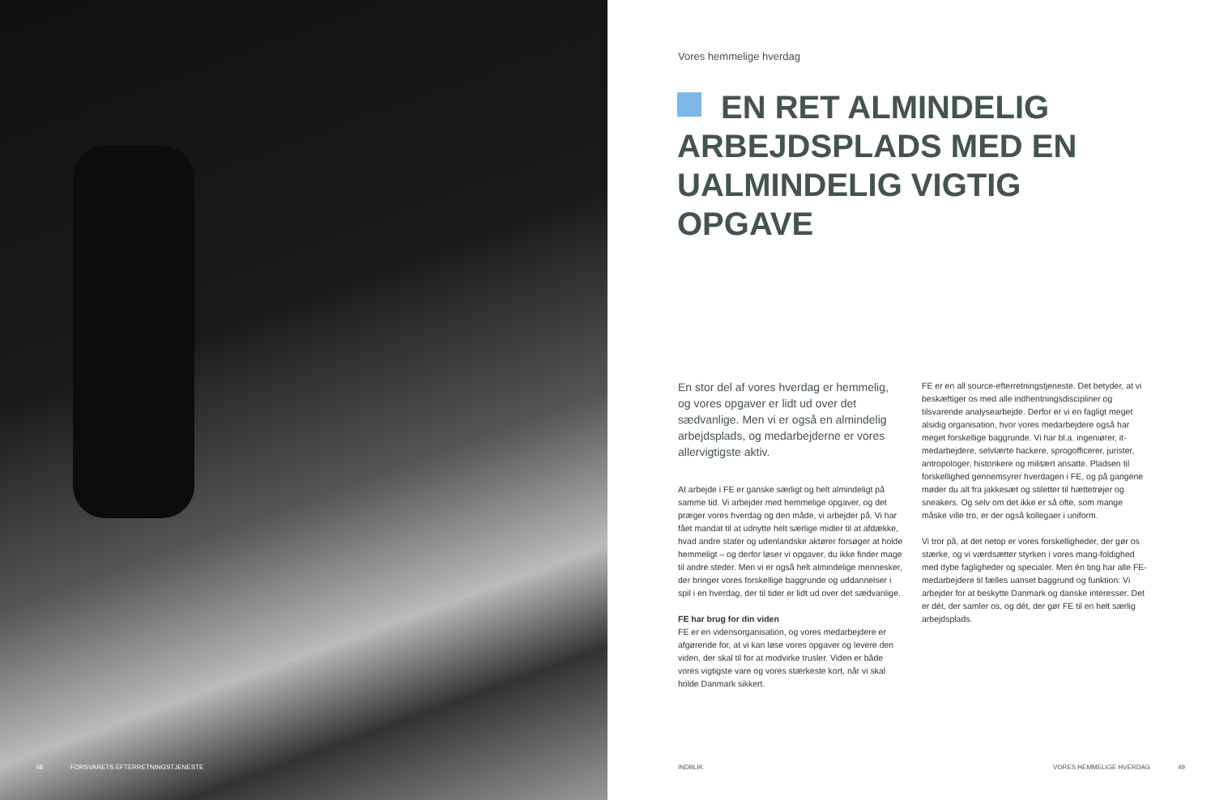48 FORSVARETS EFTERRETNINGSTJENESTE
Vores hemmelige hverdag
EN RET ALMINDELIG ARBEJDSPLADS MED EN UALMINDELIG VIGTIG OPGAVE
En stor del af vores hverdag er hemmelig, og vores opgaver er lidt ud over det sædvanlige. Men vi er også en almindelig arbejdsplads, og medarbejderne er vores allervigtigste aktiv.
At arbejde i FE er ganske særligt og helt almindeligt på samme tid. Vi arbejder med hemmelige opgaver, og det præger vores hverdag og den måde, vi arbejder på. Vi har fået mandat til at udnytte helt særlige midler til at afdække, hvad andre stater og udenlandske aktører forsøger at holde hemmeligt – og derfor løser vi opgaver, du ikke finder mage til andre steder. Men vi er også helt almindelige mennesker, der bringer vores forskellige baggrunde og uddannelser i spil i en hverdag, der til tider er lidt ud over det sædvanlige.
FE har brug for din viden
FE er en vidensorganisation, og vores medarbejdere er afgørende for, at vi kan løse vores opgaver og levere den viden, der skal til for at modvirke trusler. Viden er både vores vigtigste vare og vores stærkeste kort, når vi skal holde Danmark sikkert.
FE er en all source-efterretningstjeneste. Det betyder, at vi beskæftiger os med alle indhentningsdiscipliner og tilsvarende analysearbejde. Derfor er vi en fagligt meget alsidig organisation, hvor vores medarbejdere også har meget forskellige baggrunde. Vi har bl.a. ingeniører, it-medarbejdere, selvlærte hackere, sprogofficerer, jurister, antropologer, historikere og militært ansatte. Pladsen til forskellighed gennemsyrer hverdagen i FE, og på gangene møder du alt fra jakkesæt og stiletter til hættetrøjer og sneakers. Og selv om det ikke er så ofte, som mange måske ville tro, er der også kollegaer i uniform.
Vi tror på, at det netop er vores forskelligheder, der gør os stærke, og vi værdsætter styrken i vores mang-foldighed med dybe fagligheder og specialer. Men én ting har alle FE-medarbejdere til fælles uanset baggrund og funktion: Vi arbejder for at beskytte Danmark og danske interesser. Det er dét, der samler os, og dét, der gør FE til en helt særlig arbejdsplads.
INDBLIK VORES HEMMELIGE HVERDAG 49